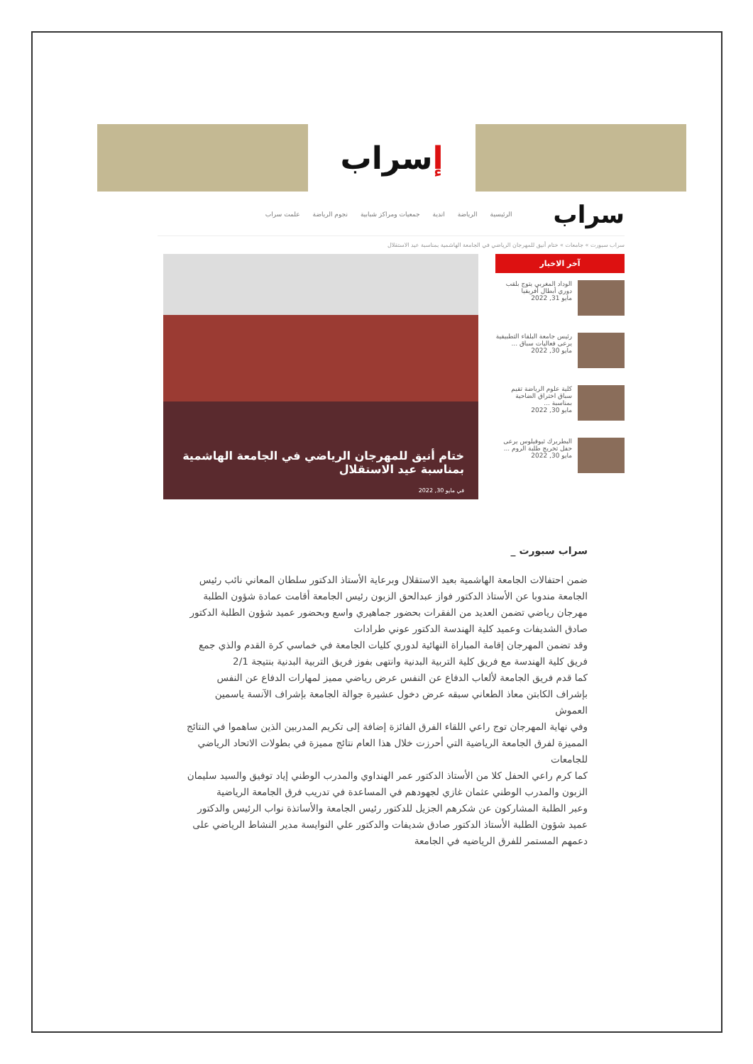ﺇ سراب
سراب
الرئيسية الرياضة اندية جمعيات ومراكز شبابية نجوم الرياضة علمت سراب
سراب سبورت » جامعات » ختام أنيق للمهرجان الرياضي في الجامعة الهاشمية بمناسبة عيد الاستقلال
آخر الاخبار
الوداد المغربي يتوج بلقب دوري أبطال أفريقيا
مايو 31, 2022
رئيس جامعة البلقاء التطبيقية يرعى فعاليات سباق ...
مايو 30, 2022
كلية علوم الرياضة تقيم سباق اختراق الضاحية بمناسبة ...
مايو 30, 2022
البطريرك ثيوفيلوس يرعى حفل تخريج طلبة الروم ...
مايو 30, 2022
ختام أنيق للمهرجان الرياضي في الجامعة الهاشمية بمناسبة عيد الاستقلال
في مايو 30, 2022
سراب سبورت _
ضمن احتفالات الجامعة الهاشمية بعيد الاستقلال وبرعاية الأستاذ الدكتور سلطان المعاني نائب رئيس الجامعة مندوبا عن الأستاذ الدكتور فواز عبدالحق الزبون رئيس الجامعة أقامت عمادة شؤون الطلبة مهرجان رياضي تضمن العديد من الفقرات بحضور جماهيري واسع وبحضور عميد شؤون الطلبة الدكتور صادق الشديفات وعميد كلية الهندسة الدكتور عوني طرادات
وقد تضمن المهرجان إقامة المباراة النهائية لدوري كليات الجامعة في خماسي كرة القدم والذي جمع فريق كلية الهندسة مع فريق كلية التربية البدنية وانتهى بفوز فريق التربية البدنية بنتيجة 2/1
كما قدم فريق الجامعة لألعاب الدفاع عن النفس عرض رياضي مميز لمهارات الدفاع عن النفس بإشراف الكابتن معاذ الطعاني سبقه عرض دخول عشيرة جوالة الجامعة بإشراف الآنسة ياسمين العموش
وفي نهاية المهرجان توج راعي اللقاء الفرق الفائزة إضافة إلى تكريم المدربين الذين ساهموا في النتائج المميزة لفرق الجامعة الرياضية التي أحرزت خلال هذا العام نتائج مميزة في بطولات الاتحاد الرياضي للجامعات
كما كرم راعي الحفل كلا من الأستاذ الدكتور عمر الهنداوي والمدرب الوطني إياد توفيق والسيد سليمان الزبون والمدرب الوطني عثمان غازي لجهودهم في المساعدة في تدريب فرق الجامعة الرياضية
وعبر الطلبة المشاركون عن شكرهم الجزيل للدكتور رئيس الجامعة والأساتذة نواب الرئيس والدكتور عميد شؤون الطلبة الأستاذ الدكتور صادق شديفات والدكتور علي النوايسة مدير النشاط الرياضي على دعمهم المستمر للفرق الرياضيه في الجامعة